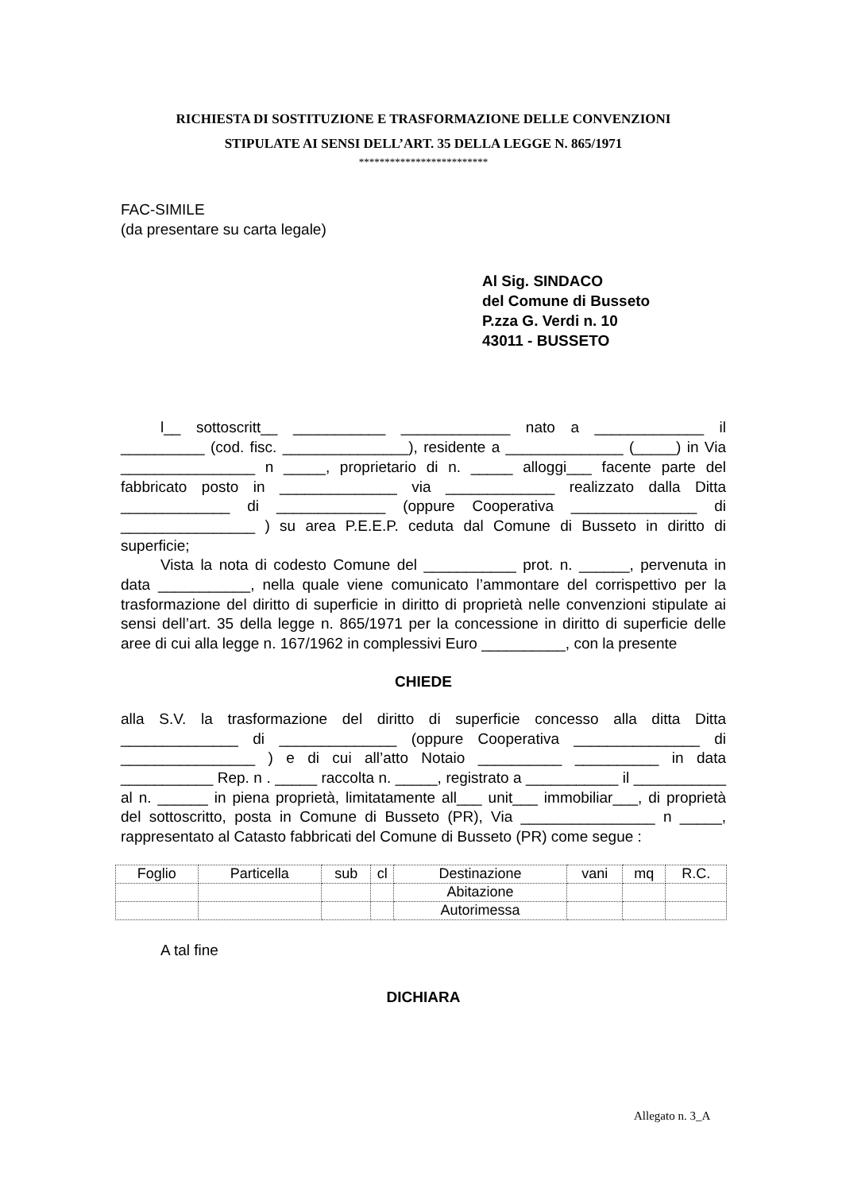RICHIESTA DI SOSTITUZIONE E TRASFORMAZIONE DELLE CONVENZIONI
STIPULATE AI SENSI DELL’ART. 35 DELLA LEGGE N. 865/1971
*************************
FAC-SIMILE
(da presentare su carta legale)
Al Sig. SINDACO
del Comune di Busseto
P.zza G. Verdi n. 10
43011 - BUSSETO
l__ sottoscritt__ ___________ _____________ nato a _____________ il __________ (cod. fisc. _______________), residente a ______________ (_____) in Via ________________ n _____, proprietario di n. _____ alloggi___ facente parte del fabbricato posto in ______________ via _____________ realizzato dalla Ditta _____________ di _____________ (oppure Cooperativa _______________ di ________________ ) su area P.E.E.P. ceduta dal Comune di Busseto in diritto di superficie;
Vista la nota di codesto Comune del ___________ prot. n. ______, pervenuta in data ___________, nella quale viene comunicato l’ammontare del corrispettivo per la trasformazione del diritto di superficie in diritto di proprietà nelle convenzioni stipulate ai sensi dell’art. 35 della legge n. 865/1971 per la concessione in diritto di superficie delle aree di cui alla legge n. 167/1962 in complessivi Euro __________, con la presente
CHIEDE
alla S.V. la trasformazione del diritto di superficie concesso alla ditta Ditta ______________ di ______________ (oppure Cooperativa _______________ di ________________ ) e di cui all’atto Notaio __________ __________ in data ___________ Rep. n . _____ raccolta n. _____, registrato a ___________ il ___________ al n. ______ in piena proprietà, limitatamente all___ unit___ immobiliar___, di proprietà del sottoscritto, posta in Comune di Busseto (PR), Via ________________ n _____, rappresentato al Catasto fabbricati del Comune di Busseto (PR) come segue :
| Foglio | Particella | sub | cl | Destinazione | vani | mq | R.C. |
| | | | | Abitazione | | | |
| | | | | Autorimessa | | | |
A tal fine
DICHIARA
Allegato n. 3_A